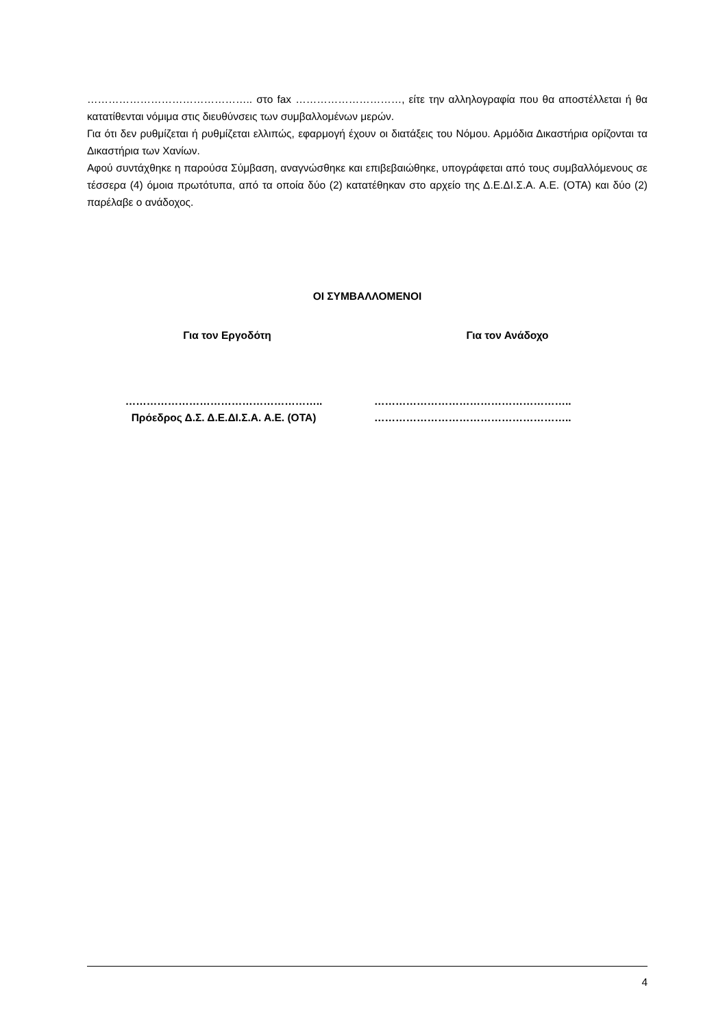……………………………………….. στο fax …………………………, είτε την αλληλογραφία που θα αποστέλλεται ή θα κατατίθενται νόμιμα στις διευθύνσεις των συμβαλλομένων μερών.
Για ότι δεν ρυθμίζεται ή ρυθμίζεται ελλιπώς, εφαρμογή έχουν οι διατάξεις του Νόμου. Αρμόδια Δικαστήρια ορίζονται τα Δικαστήρια των Χανίων.
Αφού συντάχθηκε η παρούσα Σύμβαση, αναγνώσθηκε και επιβεβαιώθηκε, υπογράφεται από τους συμβαλλόμενους σε τέσσερα (4) όμοια πρωτότυπα, από τα οποία δύο (2) κατατέθηκαν στο αρχείο της Δ.Ε.ΔΙ.Σ.Α. Α.Ε. (ΟΤΑ) και δύο (2) παρέλαβε ο ανάδοχος.
ΟΙ ΣΥΜΒΑΛΛΟΜΕΝΟΙ
Για τον Εργοδότη Για τον Ανάδοχο
………………………………………………..
Πρόεδρος Δ.Σ. Δ.Ε.ΔΙ.Σ.Α. Α.Ε. (ΟΤΑ)
………………………………………………..
………………………………………………..
4